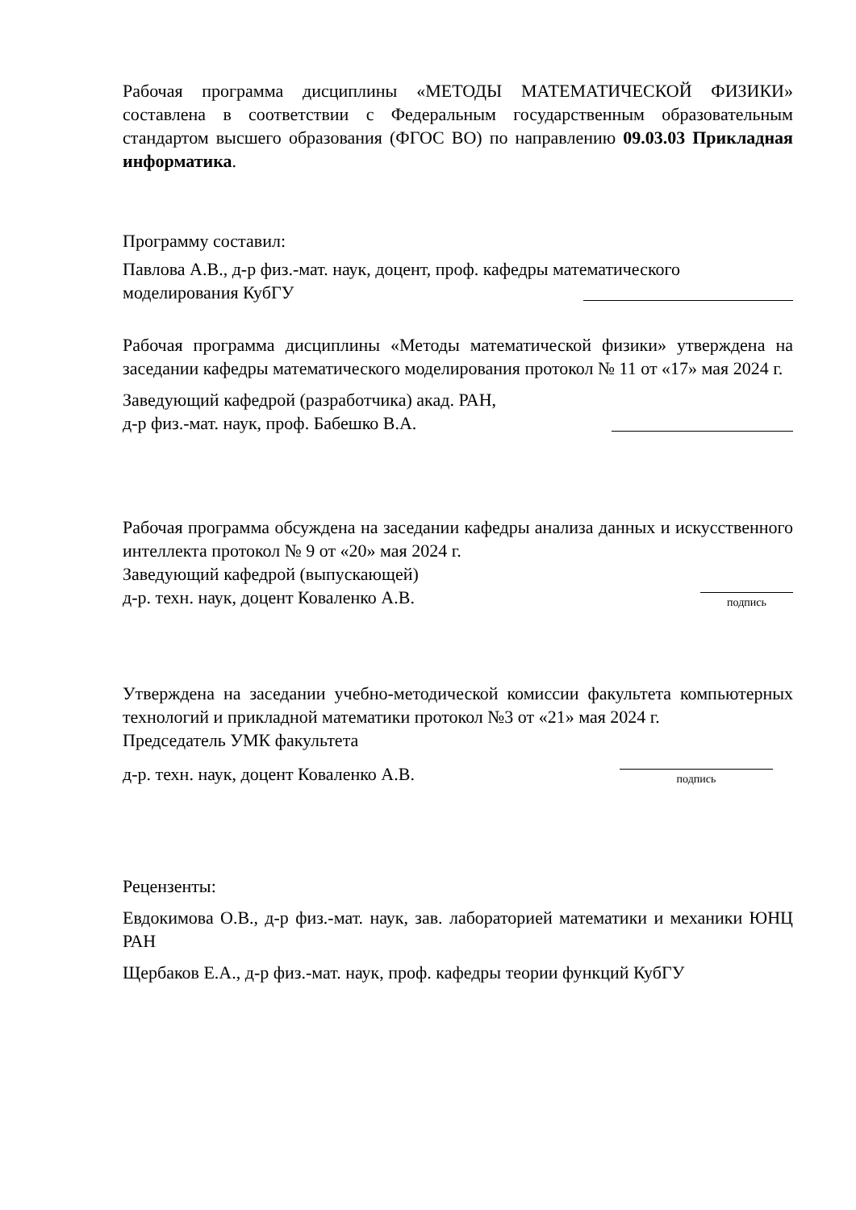Рабочая программа дисциплины «МЕТОДЫ МАТЕМАТИЧЕСКОЙ ФИЗИКИ» составлена в соответствии с Федеральным государственным образовательным стандартом высшего образования (ФГОС ВО) по направлению 09.03.03 Прикладная информатика.
Программу составил:
Павлова А.В., д-р физ.-мат. наук, доцент, проф. кафедры математического
моделирования КубГУ
Рабочая программа дисциплины «Методы математической физики» утверждена на заседании кафедры математического моделирования протокол № 11 от «17» мая 2024 г.
Заведующий кафедрой (разработчика) акад. РАН,
д-р физ.-мат. наук, проф. Бабешко В.А.
Рабочая программа обсуждена на заседании кафедры анализа данных и искусственного интеллекта протокол № 9 от «20» мая 2024 г.
Заведующий кафедрой (выпускающей)
д-р. техн. наук, доцент Коваленко А.В.
подпись
Утверждена на заседании учебно-методической комиссии факультета компьютерных технологий и прикладной математики протокол №3 от «21» мая 2024 г.
Председатель УМК факультета
д-р. техн. наук, доцент Коваленко А.В.
подпись
Рецензенты:
Евдокимова О.В., д-р физ.-мат. наук, зав. лабораторией математики и механики ЮНЦ РАН
Щербаков Е.А., д-р физ.-мат. наук, проф. кафедры теории функций КубГУ